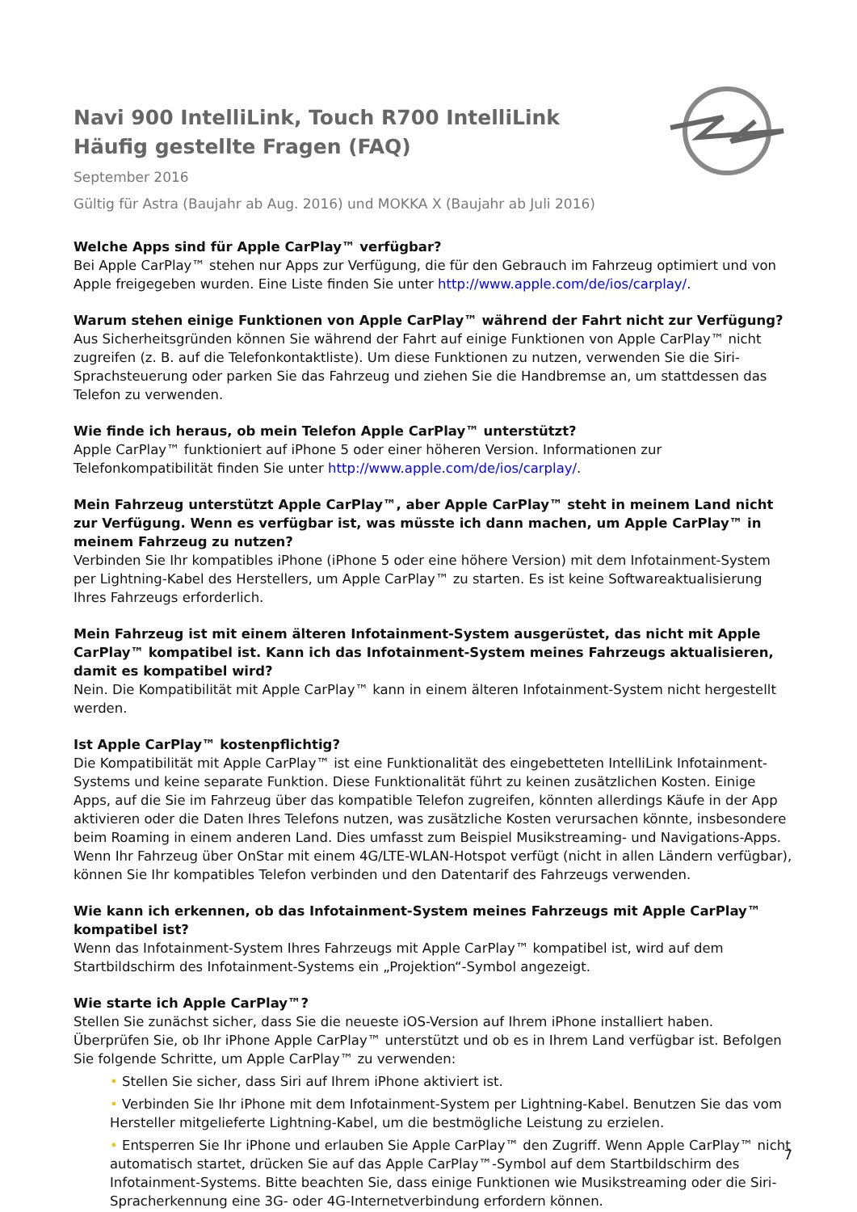Navi 900 IntelliLink, Touch R700 IntelliLink
Häufig gestellte Fragen (FAQ)
September 2016
Gültig für Astra (Baujahr ab Aug. 2016) und MOKKA X (Baujahr ab Juli 2016)
Welche Apps sind für Apple CarPlay™ verfügbar?
Bei Apple CarPlay™ stehen nur Apps zur Verfügung, die für den Gebrauch im Fahrzeug optimiert und von Apple freigegeben wurden. Eine Liste finden Sie unter http://www.apple.com/de/ios/carplay/.
Warum stehen einige Funktionen von Apple CarPlay™ während der Fahrt nicht zur Verfügung?
Aus Sicherheitsgründen können Sie während der Fahrt auf einige Funktionen von Apple CarPlay™ nicht zugreifen (z. B. auf die Telefonkontaktliste). Um diese Funktionen zu nutzen, verwenden Sie die Siri-Sprachsteuerung oder parken Sie das Fahrzeug und ziehen Sie die Handbremse an, um stattdessen das Telefon zu verwenden.
Wie finde ich heraus, ob mein Telefon Apple CarPlay™ unterstützt?
Apple CarPlay™ funktioniert auf iPhone 5 oder einer höheren Version. Informationen zur Telefonkompatibilität finden Sie unter http://www.apple.com/de/ios/carplay/.
Mein Fahrzeug unterstützt Apple CarPlay™, aber Apple CarPlay™ steht in meinem Land nicht zur Verfügung. Wenn es verfügbar ist, was müsste ich dann machen, um Apple CarPlay™ in meinem Fahrzeug zu nutzen?
Verbinden Sie Ihr kompatibles iPhone (iPhone 5 oder eine höhere Version) mit dem Infotainment-System per Lightning-Kabel des Herstellers, um Apple CarPlay™ zu starten. Es ist keine Softwareaktualisierung Ihres Fahrzeugs erforderlich.
Mein Fahrzeug ist mit einem älteren Infotainment-System ausgerüstet, das nicht mit Apple CarPlay™ kompatibel ist. Kann ich das Infotainment-System meines Fahrzeugs aktualisieren, damit es kompatibel wird?
Nein. Die Kompatibilität mit Apple CarPlay™ kann in einem älteren Infotainment-System nicht hergestellt werden.
Ist Apple CarPlay™ kostenpflichtig?
Die Kompatibilität mit Apple CarPlay™ ist eine Funktionalität des eingebetteten IntelliLink Infotainment-Systems und keine separate Funktion. Diese Funktionalität führt zu keinen zusätzlichen Kosten. Einige Apps, auf die Sie im Fahrzeug über das kompatible Telefon zugreifen, könnten allerdings Käufe in der App aktivieren oder die Daten Ihres Telefons nutzen, was zusätzliche Kosten verursachen könnte, insbesondere beim Roaming in einem anderen Land. Dies umfasst zum Beispiel Musikstreaming- und Navigations-Apps. Wenn Ihr Fahrzeug über OnStar mit einem 4G/LTE-WLAN-Hotspot verfügt (nicht in allen Ländern verfügbar), können Sie Ihr kompatibles Telefon verbinden und den Datentarif des Fahrzeugs verwenden.
Wie kann ich erkennen, ob das Infotainment-System meines Fahrzeugs mit Apple CarPlay™ kompatibel ist?
Wenn das Infotainment-System Ihres Fahrzeugs mit Apple CarPlay™ kompatibel ist, wird auf dem Startbildschirm des Infotainment-Systems ein „Projektion“-Symbol angezeigt.
Wie starte ich Apple CarPlay™?
Stellen Sie zunächst sicher, dass Sie die neueste iOS-Version auf Ihrem iPhone installiert haben. Überprüfen Sie, ob Ihr iPhone Apple CarPlay™ unterstützt und ob es in Ihrem Land verfügbar ist. Befolgen Sie folgende Schritte, um Apple CarPlay™ zu verwenden:
• Stellen Sie sicher, dass Siri auf Ihrem iPhone aktiviert ist.
• Verbinden Sie Ihr iPhone mit dem Infotainment-System per Lightning-Kabel. Benutzen Sie das vom Hersteller mitgelieferte Lightning-Kabel, um die bestmögliche Leistung zu erzielen.
• Entsperren Sie Ihr iPhone und erlauben Sie Apple CarPlay™ den Zugriff. Wenn Apple CarPlay™ nicht automatisch startet, drücken Sie auf das Apple CarPlay™-Symbol auf dem Startbildschirm des Infotainment-Systems. Bitte beachten Sie, dass einige Funktionen wie Musikstreaming oder die Siri-Spracherkennung eine 3G- oder 4G-Internetverbindung erfordern können.
7